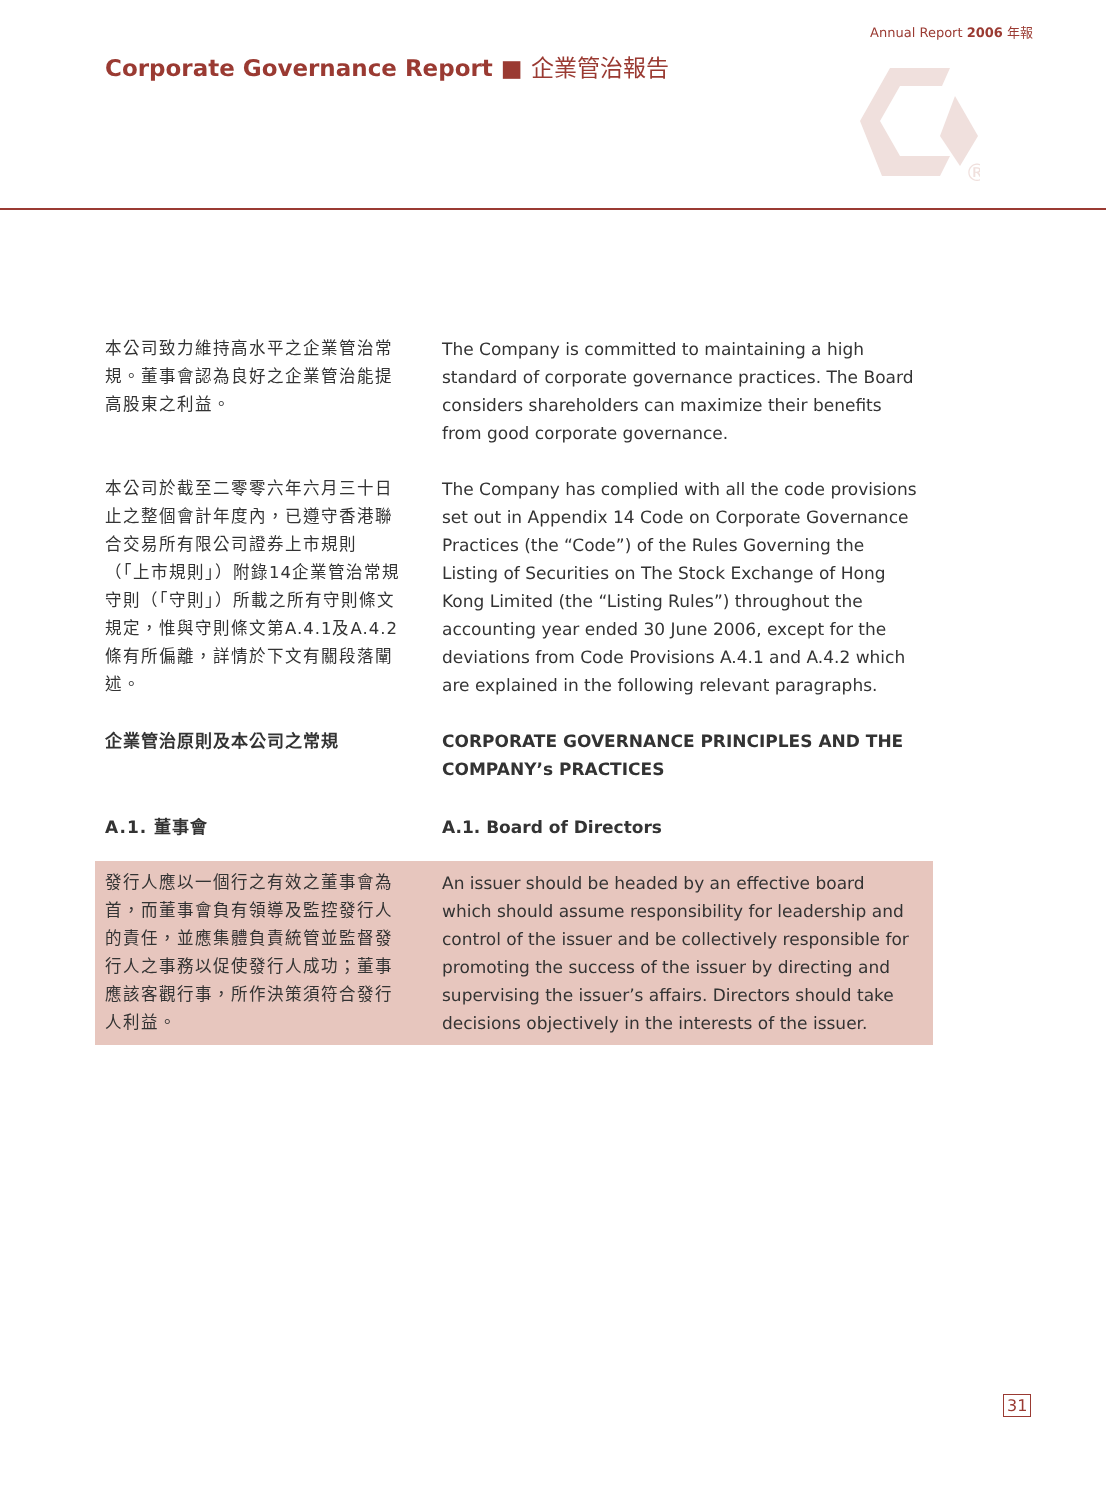Annual Report 2006 年報
Corporate Governance Report ■ 企業管治報告
®
本公司致力維持高水平之企業管治常規。董事會認為良好之企業管治能提高股東之利益。
The Company is committed to maintaining a high standard of corporate governance practices. The Board considers shareholders can maximize their benefits from good corporate governance.
本公司於截至二零零六年六月三十日止之整個會計年度內，已遵守香港聯合交易所有限公司證券上市規則（「上市規則」）附錄14企業管治常規守則（「守則」）所載之所有守則條文規定，惟與守則條文第A.4.1及A.4.2條有所偏離，詳情於下文有關段落闡述。
The Company has complied with all the code provisions set out in Appendix 14 Code on Corporate Governance Practices (the “Code”) of the Rules Governing the Listing of Securities on The Stock Exchange of Hong Kong Limited (the “Listing Rules”) throughout the accounting year ended 30 June 2006, except for the deviations from Code Provisions A.4.1 and A.4.2 which are explained in the following relevant paragraphs.
企業管治原則及本公司之常規 CORPORATE GOVERNANCE PRINCIPLES AND THE COMPANY’s PRACTICES
A.1. 董事會 A.1. Board of Directors
發行人應以一個行之有效之董事會為首，而董事會負有領導及監控發行人的責任，並應集體負責統管並監督發行人之事務以促使發行人成功；董事應該客觀行事，所作決策須符合發行人利益。
An issuer should be headed by an effective board which should assume responsibility for leadership and control of the issuer and be collectively responsible for promoting the success of the issuer by directing and supervising the issuer’s affairs. Directors should take decisions objectively in the interests of the issuer.
31